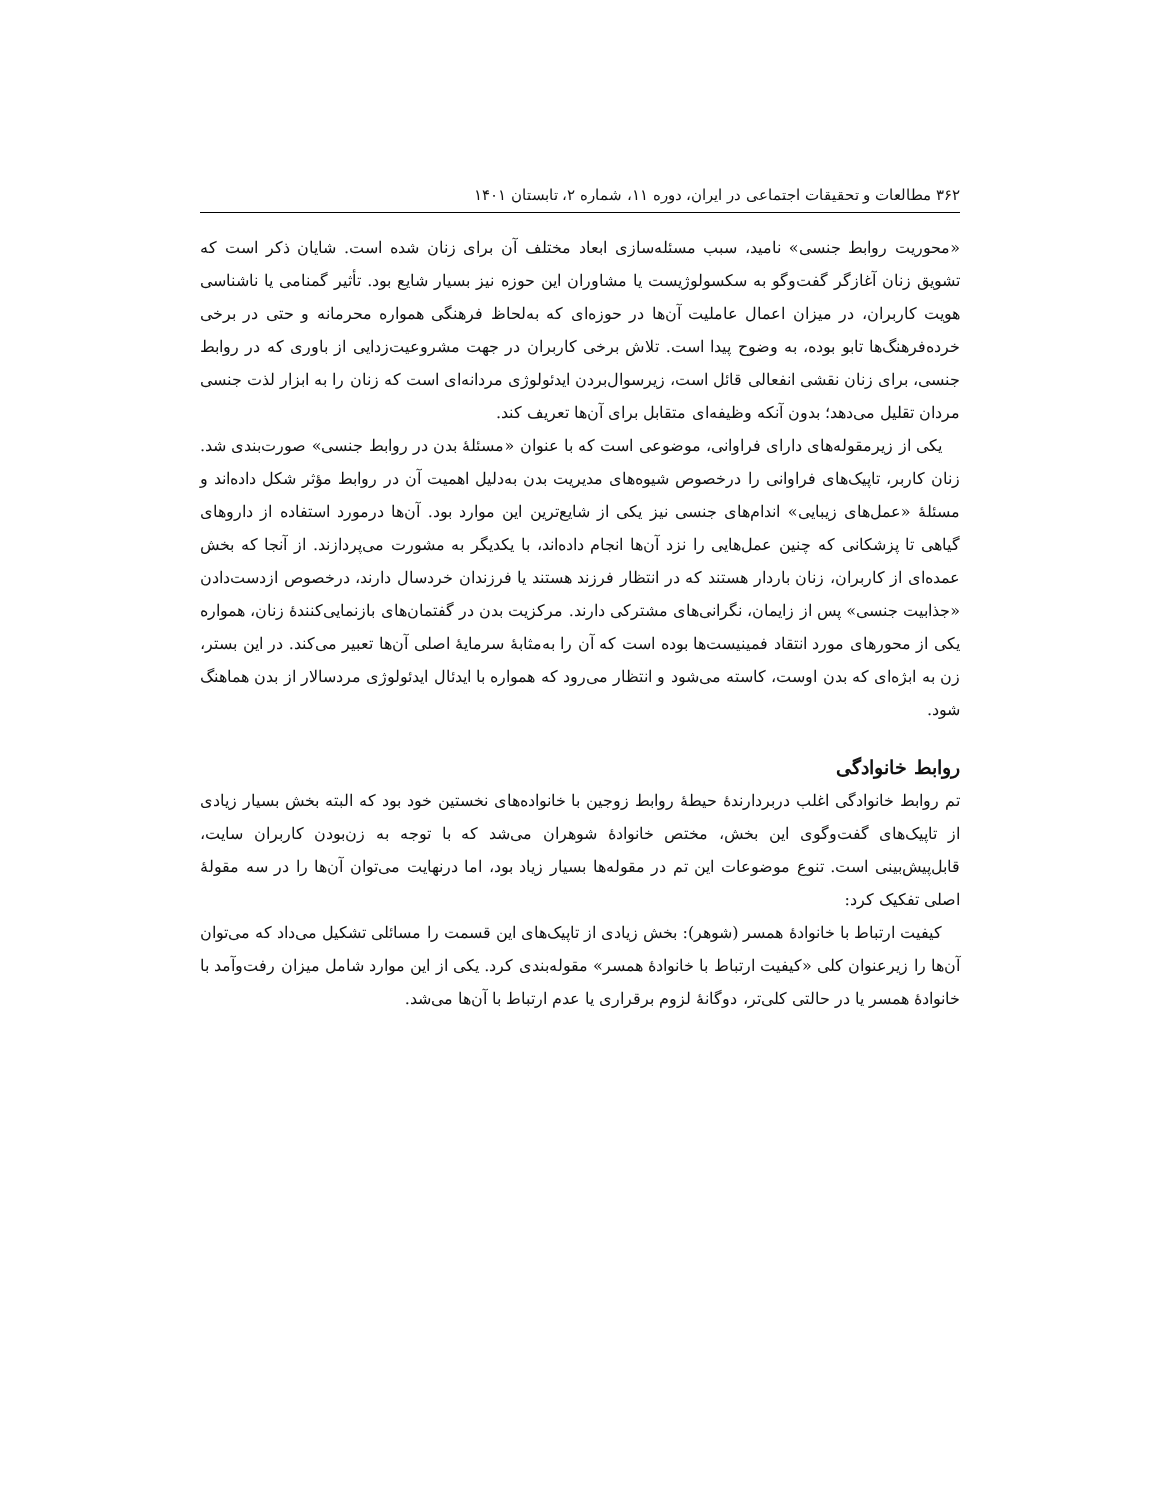۳۶۲ مطالعات و تحقیقات اجتماعی در ایران، دوره ۱۱، شماره ۲، تابستان ۱۴۰۱
«محوریت روابط جنسی» نامید، سبب مسئله‌سازی ابعاد مختلف آن برای زنان شده است. شایان ذکر است که تشویق زنان آغازگر گفت‌وگو به سکسولوژیست یا مشاوران این حوزه نیز بسیار شایع بود. تأثیر گمنامی یا ناشناسی هویت کاربران، در میزان اعمال عاملیت آن‌ها در حوزه‌ای که به‌لحاظ فرهنگی همواره محرمانه و حتی در برخی خرده‌فرهنگ‌ها تابو بوده، به وضوح پیدا است. تلاش برخی کاربران در جهت مشروعیت‌زدایی از باوری که در روابط جنسی، برای زنان نقشی انفعالی قائل است، زیرسوال‌بردن ایدئولوژی مردانه‌ای است که زنان را به ابزار لذت جنسی مردان تقلیل می‌دهد؛ بدون آنکه وظیفه‌ای متقابل برای آن‌ها تعریف کند.
یکی از زیرمقوله‌های دارای فراوانی، موضوعی است که با عنوان «مسئلهٔ بدن در روابط جنسی» صورت‌بندی شد. زنان کاربر، تاپیک‌های فراوانی را درخصوص شیوه‌های مدیریت بدن به‌دلیل اهمیت آن در روابط مؤثر شکل داده‌اند و مسئلهٔ «عمل‌های زیبایی» اندام‌های جنسی نیز یکی از شایع‌ترین این موارد بود. آن‌ها درمورد استفاده از داروهای گیاهی تا پزشکانی که چنین عمل‌هایی را نزد آن‌ها انجام داده‌اند، با یکدیگر به مشورت می‌پردازند. از آنجا که بخش عمده‌ای از کاربران، زنان باردار هستند که در انتظار فرزند هستند یا فرزندان خردسال دارند، درخصوص ازدست‌دادن «جذابیت جنسی» پس از زایمان، نگرانی‌های مشترکی دارند. مرکزیت بدن در گفتمان‌های بازنمایی‌کنندهٔ زنان، همواره یکی از محورهای مورد انتقاد فمینیست‌ها بوده است که آن را به‌مثابهٔ سرمایهٔ اصلی آن‌ها تعبیر می‌کند. در این بستر، زن به ابژه‌ای که بدن اوست، کاسته می‌شود و انتظار می‌رود که همواره با ایدئال ایدئولوژی مردسالار از بدن هماهنگ شود.
روابط خانوادگی
تم روابط خانوادگی اغلب دربردارندهٔ حیطهٔ روابط زوجین با خانواده‌های نخستین خود بود که البته بخش بسیار زیادی از تاپیک‌های گفت‌وگوی این بخش، مختص خانوادهٔ شوهران می‌شد که با توجه به زن‌بودن کاربران سایت، قابل‌پیش‌بینی است. تنوع موضوعات این تم در مقوله‌ها بسیار زیاد بود، اما درنهایت می‌توان آن‌ها را در سه مقولهٔ اصلی تفکیک کرد:
کیفیت ارتباط با خانوادهٔ همسر (شوهر): بخش زیادی از تاپیک‌های این قسمت را مسائلی تشکیل می‌داد که می‌توان آن‌ها را زیرعنوان کلی «کیفیت ارتباط با خانوادهٔ همسر» مقوله‌بندی کرد. یکی از این موارد شامل میزان رفت‌وآمد با خانوادهٔ همسر یا در حالتی کلی‌تر، دوگانهٔ لزوم برقراری یا عدم ارتباط با آن‌ها می‌شد.